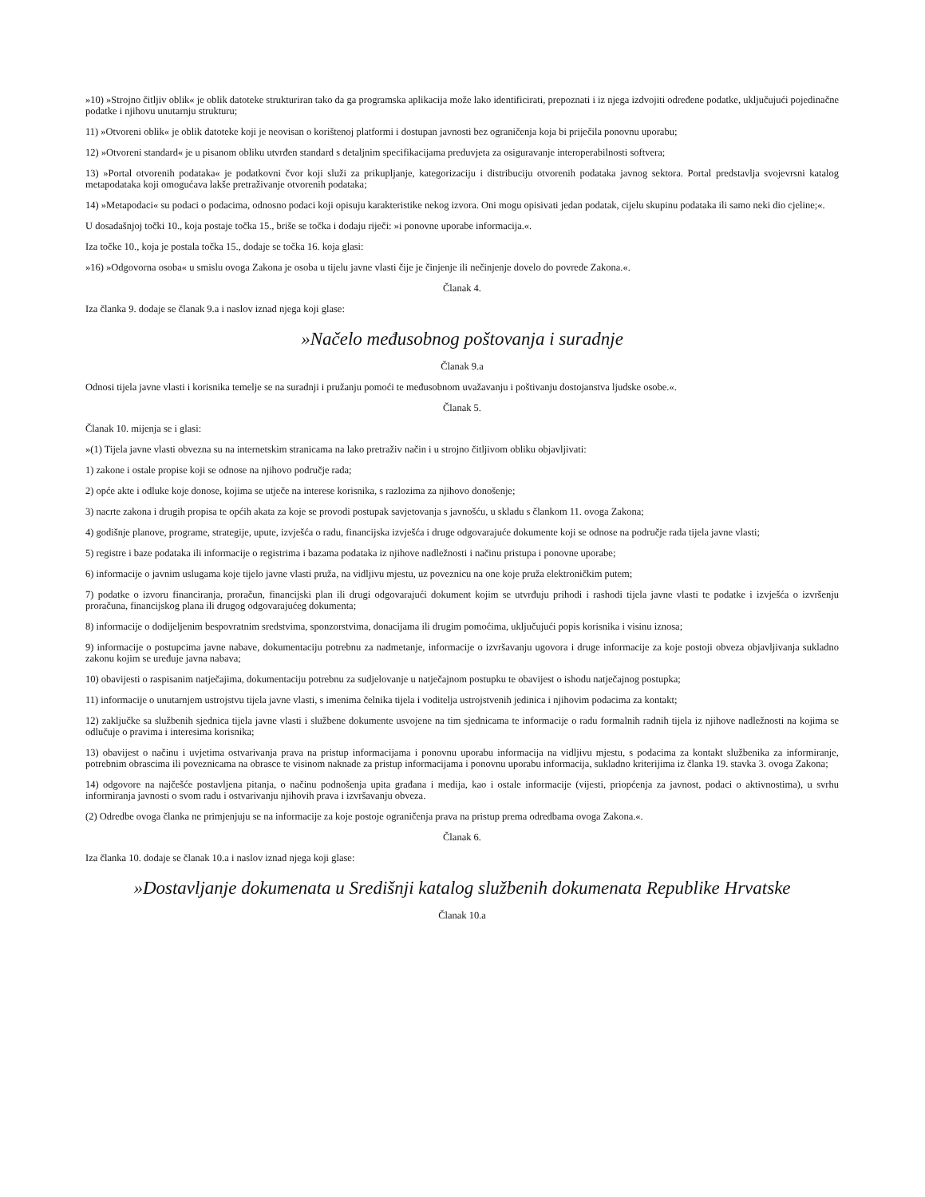»10) »Strojno čitljiv oblik« je oblik datoteke strukturiran tako da ga programska aplikacija može lako identificirati, prepoznati i iz njega izdvojiti određene podatke, uključujući pojedinačne podatke i njihovu unutarnju strukturu;
11) »Otvoreni oblik« je oblik datoteke koji je neovisan o korištenoj platformi i dostupan javnosti bez ograničenja koja bi priječila ponovnu uporabu;
12) »Otvoreni standard« je u pisanom obliku utvrđen standard s detaljnim specifikacijama preduvjeta za osiguravanje interoperabilnosti softvera;
13) »Portal otvorenih podataka« je podatkovni čvor koji služi za prikupljanje, kategorizaciju i distribuciju otvorenih podataka javnog sektora. Portal predstavlja svojevrsni katalog metapodataka koji omogućava lakše pretraživanje otvorenih podataka;
14) »Metapodaci« su podaci o podacima, odnosno podaci koji opisuju karakteristike nekog izvora. Oni mogu opisivati jedan podatak, cijelu skupinu podataka ili samo neki dio cjeline;«.
U dosadašnjoj točki 10., koja postaje točka 15., briše se točka i dodaju riječi: »i ponovne uporabe informacija.«.
Iza točke 10., koja je postala točka 15., dodaje se točka 16. koja glasi:
»16) »Odgovorna osoba« u smislu ovoga Zakona je osoba u tijelu javne vlasti čije je činjenje ili nečinjenje dovelo do povrede Zakona.«.
Članak 4.
Iza članka 9. dodaje se članak 9.a i naslov iznad njega koji glase:
»Načelo međusobnog poštovanja i suradnje
Članak 9.a
Odnosi tijela javne vlasti i korisnika temelje se na suradnji i pružanju pomoći te međusobnom uvažavanju i poštivanju dostojanstva ljudske osobe.«.
Članak 5.
Članak 10. mijenja se i glasi:
»(1) Tijela javne vlasti obvezna su na internetskim stranicama na lako pretraživ način i u strojno čitljivom obliku objavljivati:
1) zakone i ostale propise koji se odnose na njihovo područje rada;
2) opće akte i odluke koje donose, kojima se utječe na interese korisnika, s razlozima za njihovo donošenje;
3) nacrte zakona i drugih propisa te općih akata za koje se provodi postupak savjetovanja s javnošću, u skladu s člankom 11. ovoga Zakona;
4) godišnje planove, programe, strategije, upute, izvješća o radu, financijska izvješća i druge odgovarajuće dokumente koji se odnose na područje rada tijela javne vlasti;
5) registre i baze podataka ili informacije o registrima i bazama podataka iz njihove nadležnosti i načinu pristupa i ponovne uporabe;
6) informacije o javnim uslugama koje tijelo javne vlasti pruža, na vidljivu mjestu, uz poveznicu na one koje pruža elektroničkim putem;
7) podatke o izvoru financiranja, proračun, financijski plan ili drugi odgovarajući dokument kojim se utvrđuju prihodi i rashodi tijela javne vlasti te podatke i izvješća o izvršenju proračuna, financijskog plana ili drugog odgovarajućeg dokumenta;
8) informacije o dodijeljenim bespovratnim sredstvima, sponzorstvima, donacijama ili drugim pomoćima, uključujući popis korisnika i visinu iznosa;
9) informacije o postupcima javne nabave, dokumentaciju potrebnu za nadmetanje, informacije o izvršavanju ugovora i druge informacije za koje postoji obveza objavljivanja sukladno zakonu kojim se uređuje javna nabava;
10) obavijesti o raspisanim natječajima, dokumentaciju potrebnu za sudjelovanje u natječajnom postupku te obavijest o ishodu natječajnog postupka;
11) informacije o unutarnjem ustrojstvu tijela javne vlasti, s imenima čelnika tijela i voditelja ustrojstvenih jedinica i njihovim podacima za kontakt;
12) zaključke sa službenih sjednica tijela javne vlasti i službene dokumente usvojene na tim sjednicama te informacije o radu formalnih radnih tijela iz njihove nadležnosti na kojima se odlučuje o pravima i interesima korisnika;
13) obavijest o načinu i uvjetima ostvarivanja prava na pristup informacijama i ponovnu uporabu informacija na vidljivu mjestu, s podacima za kontakt službenika za informiranje, potrebnim obrascima ili poveznicama na obrasce te visinom naknade za pristup informacijama i ponovnu uporabu informacija, sukladno kriterijima iz članka 19. stavka 3. ovoga Zakona;
14) odgovore na najčešće postavljena pitanja, o načinu podnošenja upita građana i medija, kao i ostale informacije (vijesti, priopćenja za javnost, podaci o aktivnostima), u svrhu informiranja javnosti o svom radu i ostvarivanju njihovih prava i izvršavanju obveza.
(2) Odredbe ovoga članka ne primjenjuju se na informacije za koje postoje ograničenja prava na pristup prema odredbama ovoga Zakona.«.
Članak 6.
Iza članka 10. dodaje se članak 10.a i naslov iznad njega koji glase:
»Dostavljanje dokumenata u Središnji katalog službenih dokumenata Republike Hrvatske
Članak 10.a